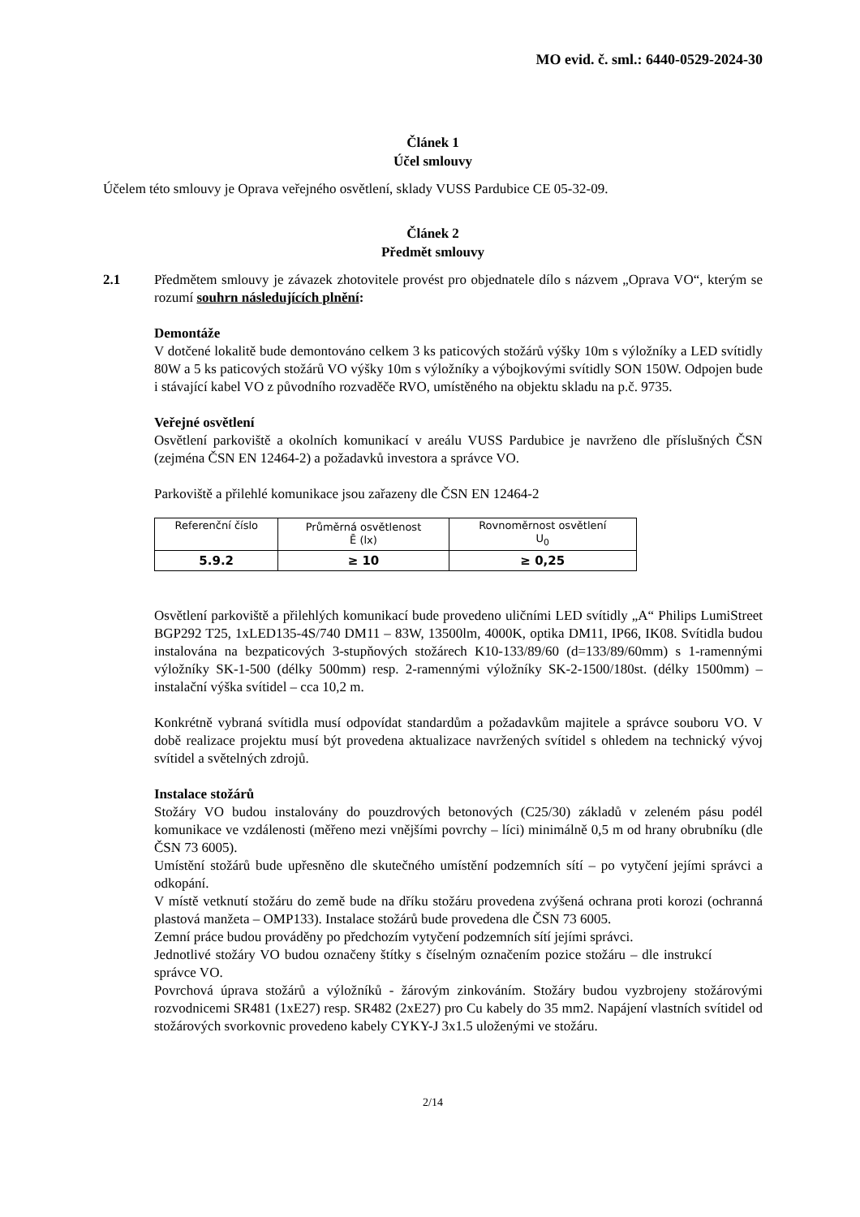MO evid. č. sml.: 6440-0529-2024-30
Článek 1
Účel smlouvy
Účelem této smlouvy je Oprava veřejného osvětlení, sklady VUSS Pardubice CE 05-32-09.
Článek 2
Předmět smlouvy
2.1 Předmětem smlouvy je závazek zhotovitele provést pro objednatele dílo s názvem „Oprava VO“, kterým se rozumí souhrn následujících plnění:
Demontáže
V dotčené lokalitě bude demontováno celkem 3 ks paticových stožárů výšky 10m s výložníky a LED svítidly 80W a 5 ks paticových stožárů VO výšky 10m s výložníky a výbojkovými svítidly SON 150W. Odpojen bude i stávající kabel VO z původního rozvaděče RVO, umístěného na objektu skladu na p.č. 9735.
Veřejné osvětlení
Osvětlení parkoviště a okolních komunikací v areálu VUSS Pardubice je navrženo dle příslušných ČSN (zejména ČSN EN 12464-2) a požadavků investora a správce VO.
Parkoviště a přilehlé komunikace jsou zařazeny dle ČSN EN 12464-2
| Referenční číslo | Průměrná osvětlenost Ē (lx) | Rovnoměrnost osvětlení U<sub>0</sub> |
| 5.9.2 | ≥ 10 | ≥ 0,25 |
Osvětlení parkoviště a přilehlých komunikací bude provedeno uličními LED svítidly „A“ Philips LumiStreet BGP292 T25, 1xLED135-4S/740 DM11 – 83W, 13500lm, 4000K, optika DM11, IP66, IK08. Svítidla budou instalována na bezpaticových 3-stupňových stožárech K10-133/89/60 (d=133/89/60mm) s 1-ramennými výložníky SK-1-500 (délky 500mm) resp. 2-ramennými výložníky SK-2-1500/180st. (délky 1500mm) – instalační výška svítidel – cca 10,2 m.
Konkrétně vybraná svítidla musí odpovídat standardům a požadavkům majitele a správce souboru VO. V době realizace projektu musí být provedena aktualizace navržených svítidel s ohledem na technický vývoj svítidel a světelných zdrojů.
Instalace stožárů
Stožáry VO budou instalovány do pouzdrových betonových (C25/30) základů v zeleném pásu podél komunikace ve vzdálenosti (měřeno mezi vnějšími povrchy – líci) minimálně 0,5 m od hrany obrubníku (dle ČSN 73 6005).
Umístění stožárů bude upřesněno dle skutečného umístění podzemních sítí – po vytyčení jejími správci a odkopání.
V místě vetknutí stožáru do země bude na dříku stožáru provedena zvýšená ochrana proti korozi (ochranná plastová manžeta – OMP133). Instalace stožárů bude provedena dle ČSN 73 6005.
Zemní práce budou prováděny po předchozím vytyčení podzemních sítí jejími správci.
Jednotlivé stožáry VO budou označeny štítky s číselným označením pozice stožáru – dle instrukcí správce VO.
Povrchová úprava stožárů a výložníků - žárovým zinkováním. Stožáry budou vyzbrojeny stožárovými rozvodnicemi SR481 (1xE27) resp. SR482 (2xE27) pro Cu kabely do 35 mm2. Napájení vlastních svítidel od stožárových svorkovnic provedeno kabely CYKY-J 3x1.5 uloženými ve stožáru.
2/14